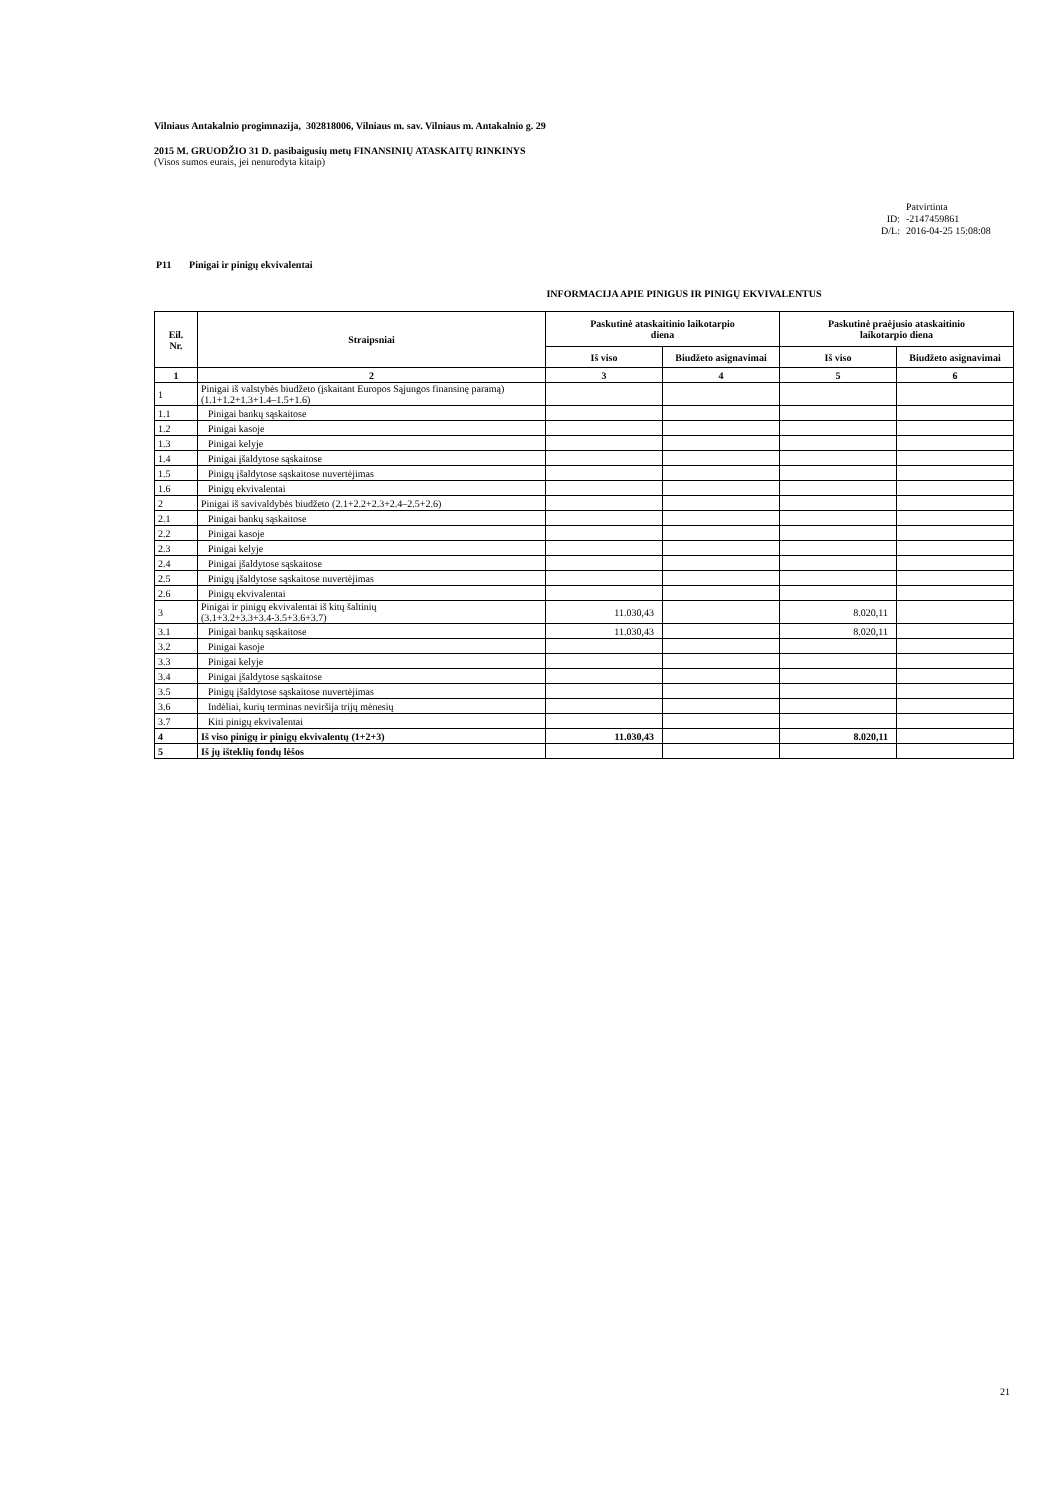Vilniaus Antakalnio progimnazija, 302818006, Vilniaus m. sav. Vilniaus m. Antakalnio g. 29
2015 M. GRUODŽIO 31 D. pasibaigusių metų FINANSINIŲ ATASKAITŲ RINKINYS
(Visos sumos eurais, jei nenurodyta kitaip)
Patvirtinta
ID: -2147459861
D/L: 2016-04-25 15:08:08
P11 Pinigai ir pinigų ekvivalentai
INFORMACIJA APIE PINIGUS IR PINIGŲ EKVIVALENTUS
| Eil. Nr. | Straipsniai | Paskutinė ataskaitinio laikotarpio diena | | Paskutinė praėjusio ataskaitinio laikotarpio diena | |
| --- | --- | --- | --- | --- | --- |
| | | Iš viso | Biudžeto asignavimai | Iš viso | Biudžeto asignavimai |
| 1 | 2 | 3 | 4 | 5 | 6 |
| 1 | Pinigai iš valstybės biudžeto (įskaitant Europos Sąjungos finansinę paramą) (1.1+1.2+1.3+1.4–1.5+1.6) | | | | |
| 1.1 | Pinigai bankų sąskaitose | | | | |
| 1.2 | Pinigai kasoje | | | | |
| 1.3 | Pinigai kelyje | | | | |
| 1.4 | Pinigai įšaldytose sąskaitose | | | | |
| 1.5 | Pinigų įšaldytose sąskaitose nuvertėjimas | | | | |
| 1.6 | Pinigų ekvivalentai | | | | |
| 2 | Pinigai iš savivaldybės biudžeto (2.1+2.2+2.3+2.4–2.5+2.6) | | | | |
| 2.1 | Pinigai bankų sąskaitose | | | | |
| 2.2 | Pinigai kasoje | | | | |
| 2.3 | Pinigai kelyje | | | | |
| 2.4 | Pinigai įšaldytose sąskaitose | | | | |
| 2.5 | Pinigų įšaldytose sąskaitose nuvertėjimas | | | | |
| 2.6 | Pinigų ekvivalentai | | | | |
| 3 | Pinigai ir pinigų ekvivalentai iš kitų šaltinių (3.1+3.2+3.3+3.4-3.5+3.6+3.7) | 11.030,43 | | 8.020,11 | |
| 3.1 | Pinigai bankų sąskaitose | 11.030,43 | | 8.020,11 | |
| 3.2 | Pinigai kasoje | | | | |
| 3.3 | Pinigai kelyje | | | | |
| 3.4 | Pinigai įšaldytose sąskaitose | | | | |
| 3.5 | Pinigų įšaldytose sąskaitose nuvertėjimas | | | | |
| 3.6 | Indėliai, kurių terminas neviršija trijų mėnesių | | | | |
| 3.7 | Kiti pinigų ekvivalentai | | | | |
| 4 | Iš viso pinigų ir pinigų ekvivalentų (1+2+3) | 11.030,43 | | 8.020,11 | |
| 5 | Iš jų išteklių fondų lėšos | | | | |
21